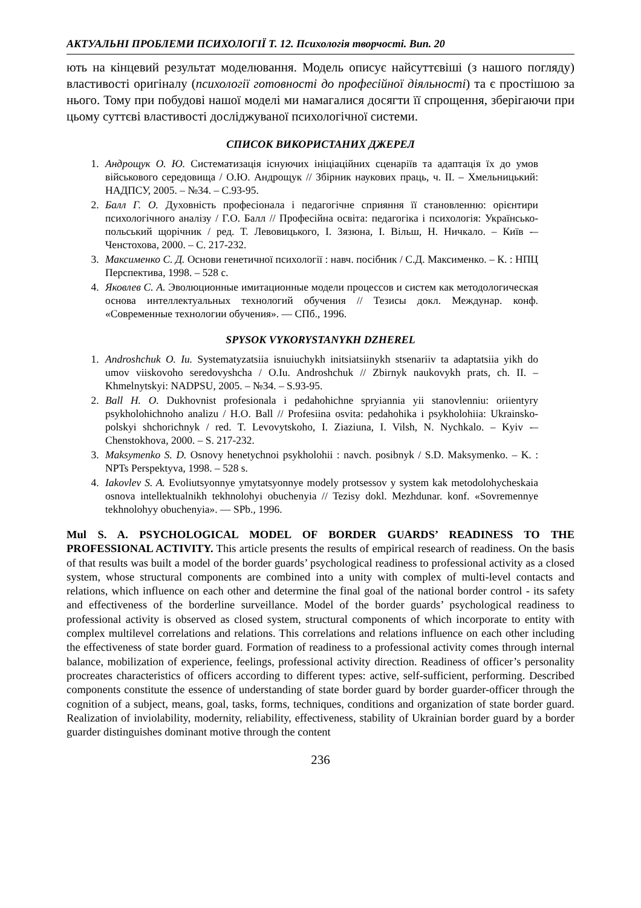АКТУАЛЬНІ ПРОБЛЕМИ ПСИХОЛОГІЇ Т. 12. Психологія творчості. Вип. 20
ють на кінцевий результат моделювання. Модель описує найсуттєвіші (з нашого погляду) властивості оригіналу (психології готовності до професійної діяльності) та є простішою за нього. Тому при побудові нашої моделі ми намагалися досягти її спрощення, зберігаючи при цьому суттєві властивості досліджуваної психологічної системи.
СПИСОК ВИКОРИСТАНИХ ДЖЕРЕЛ
1. Андрощук О. Ю. Систематизація існуючих ініціаційних сценаріїв та адаптація їх до умов військового середовища / О.Ю. Андрощук // Збірник наукових праць, ч. ІІ. – Хмельницький: НАДПСУ, 2005. – №34. – С.93-95.
2. Балл Г. О. Духовність професіонала і педагогічне сприяння її становленню: орієнтири психологічного аналізу / Г.О. Балл // Професійна освіта: педагогіка і психологія: Українсько-польський щорічник / ред. Т. Левовицького, І. Зязюна, І. Вільш, Н. Ничкало. – Київ -–Ченстохова, 2000. – С. 217-232.
3. Максименко С. Д. Основи генетичної психології : навч. посібник / С.Д. Максименко. – К. : НПЦ Перспектива, 1998. – 528 с.
4. Яковлев С. А. Эволюционные имитационные модели процессов и систем как методологическая основа интеллектуальных технологий обучения // Тезисы докл. Междунар. конф. «Современные технологии обучения». — СПб., 1996.
SPYSOK VYKORYSTANYKH DZHEREL
1. Androshchuk O. Iu. Systematyzatsiia isnuiuchykh initsiatsiinykh stsenariiv ta adaptatsiia yikh do umov viiskovoho seredovyshcha / O.Iu. Androshchuk // Zbirnyk naukovykh prats, ch. II. – Khmelnytskyi: NADPSU, 2005. – №34. – S.93-95.
2. Ball H. O. Dukhovnist profesionala i pedahohichne spryiannia yii stanovlenniu: oriientyry psykholohichnoho analizu / H.O. Ball // Profesiina osvita: pedahohika i psykholohiia: Ukrainsko-polskyi shchorichnyk / red. T. Levovytskoho, I. Ziaziuna, I. Vilsh, N. Nychkalo. – Kyiv -–Chenstokhova, 2000. – S. 217-232.
3. Maksymenko S. D. Osnovy henetychnoi psykholohii : navch. posibnyk / S.D. Maksymenko. – K. : NPTs Perspektyva, 1998. – 528 s.
4. Iakovlev S. A. Evoliutsyonnye ymytatsyonnye modely protsessov y system kak metodolohycheskaia osnova intellektualnikh tekhnolohyi obuchenyia // Tezisy dokl. Mezhdunar. konf. «Sovremennye tekhnolohyy obuchenyia». — SPb., 1996.
Mul S. A. PSYCHOLOGICAL MODEL OF BORDER GUARDS’ READINESS TO THE PROFESSIONAL ACTIVITY. This article presents the results of empirical research of readiness. On the basis of that results was built a model of the border guards’ psychological readiness to professional activity as a closed system, whose structural components are combined into a unity with complex of multi-level contacts and relations, which influence on each other and determine the final goal of the national border control - its safety and effectiveness of the borderline surveillance. Model of the border guards’ psychological readiness to professional activity is observed as closed system, structural components of which incorporate to entity with complex multilevel correlations and relations. This correlations and relations influence on each other including the effectiveness of state border guard. Formation of readiness to a professional activity comes through internal balance, mobilization of experience, feelings, professional activity direction. Readiness of officer’s personality procreates characteristics of officers according to different types: active, self-sufficient, performing. Described components constitute the essence of understanding of state border guard by border guarder-officer through the cognition of a subject, means, goal, tasks, forms, techniques, conditions and organization of state border guard. Realization of inviolability, modernity, reliability, effectiveness, stability of Ukrainian border guard by a border guarder distinguishes dominant motive through the content
236